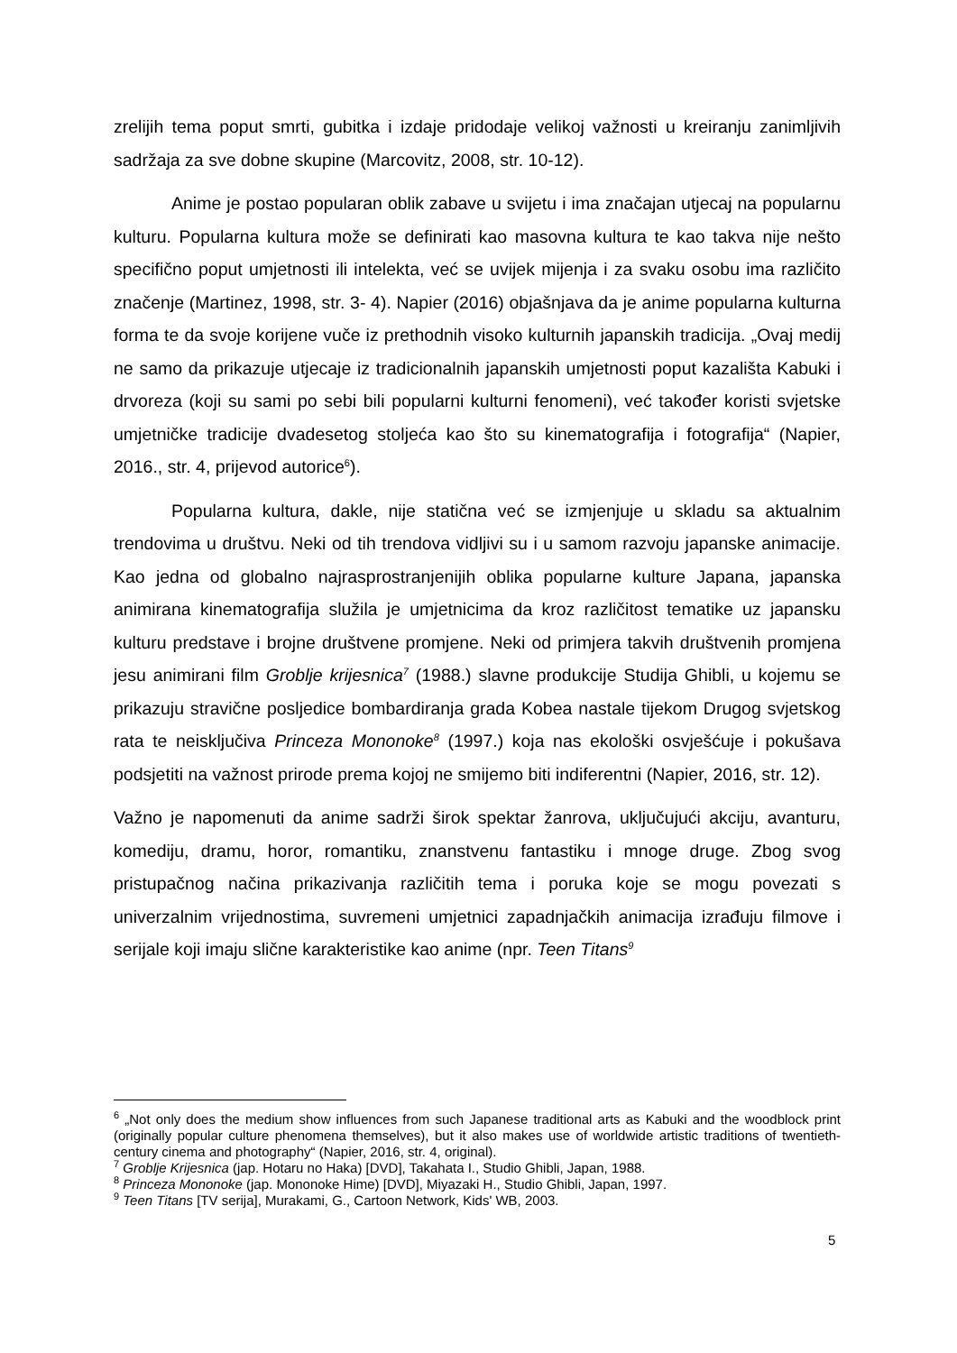zrelijih tema poput smrti, gubitka i izdaje pridodaje velikoj važnosti u kreiranju zanimljivih sadržaja za sve dobne skupine (Marcovitz, 2008, str. 10-12).
Anime je postao popularan oblik zabave u svijetu i ima značajan utjecaj na popularnu kulturu. Popularna kultura može se definirati kao masovna kultura te kao takva nije nešto specifično poput umjetnosti ili intelekta, već se uvijek mijenja i za svaku osobu ima različito značenje (Martinez, 1998, str. 3- 4). Napier (2016) objašnjava da je anime popularna kulturna forma te da svoje korijene vuče iz prethodnih visoko kulturnih japanskih tradicija. „Ovaj medij ne samo da prikazuje utjecaje iz tradicionalnih japanskih umjetnosti poput kazališta Kabuki i drvoreza (koji su sami po sebi bili popularni kulturni fenomeni), već također koristi svjetske umjetničke tradicije dvadesetog stoljeća kao što su kinematografija i fotografija“ (Napier, 2016., str. 4, prijevod autorice<sup>6</sup>).
Popularna kultura, dakle, nije statična već se izmjenjuje u skladu sa aktualnim trendovima u društvu. Neki od tih trendova vidljivi su i u samom razvoju japanske animacije. Kao jedna od globalno najrasprostranjenijih oblika popularne kulture Japana, japanska animirana kinematografija služila je umjetnicima da kroz različitost tematike uz japansku kulturu predstave i brojne društvene promjene. Neki od primjera takvih društvenih promjena jesu animirani film Groblje krijesnica<sup>7</sup> (1988.) slavne produkcije Studija Ghibli, u kojemu se prikazuju stravične posljedice bombardiranja grada Kobea nastale tijekom Drugog svjetskog rata te neisključiva Princeza Mononoke<sup>8</sup> (1997.) koja nas ekološki osvješćuje i pokušava podsjetiti na važnost prirode prema kojoj ne smijemo biti indiferentni (Napier, 2016, str. 12).
Važno je napomenuti da anime sadrži širok spektar žanrova, uključujući akciju, avanturu, komediju, dramu, horor, romantiku, znanstvenu fantastiku i mnoge druge. Zbog svog pristupačnog načina prikazivanja različitih tema i poruka koje se mogu povezati s univerzalnim vrijednostima, suvremeni umjetnici zapadnjačkih animacija izrađuju filmove i serijale koji imaju slične karakteristike kao anime (npr. Teen Titans<sup>9</sup>
<sup>6</sup> „Not only does the medium show influences from such Japanese traditional arts as Kabuki and the woodblock print (originally popular culture phenomena themselves), but it also makes use of worldwide artistic traditions of twentieth-century cinema and photography“ (Napier, 2016, str. 4, original).
<sup>7</sup> Groblje Krijesnica (jap. Hotaru no Haka) [DVD], Takahata I., Studio Ghibli, Japan, 1988.
<sup>8</sup> Princeza Mononoke (jap. Mononoke Hime) [DVD], Miyazaki H., Studio Ghibli, Japan, 1997.
<sup>9</sup> Teen Titans [TV serija], Murakami, G., Cartoon Network, Kids' WB, 2003.
5